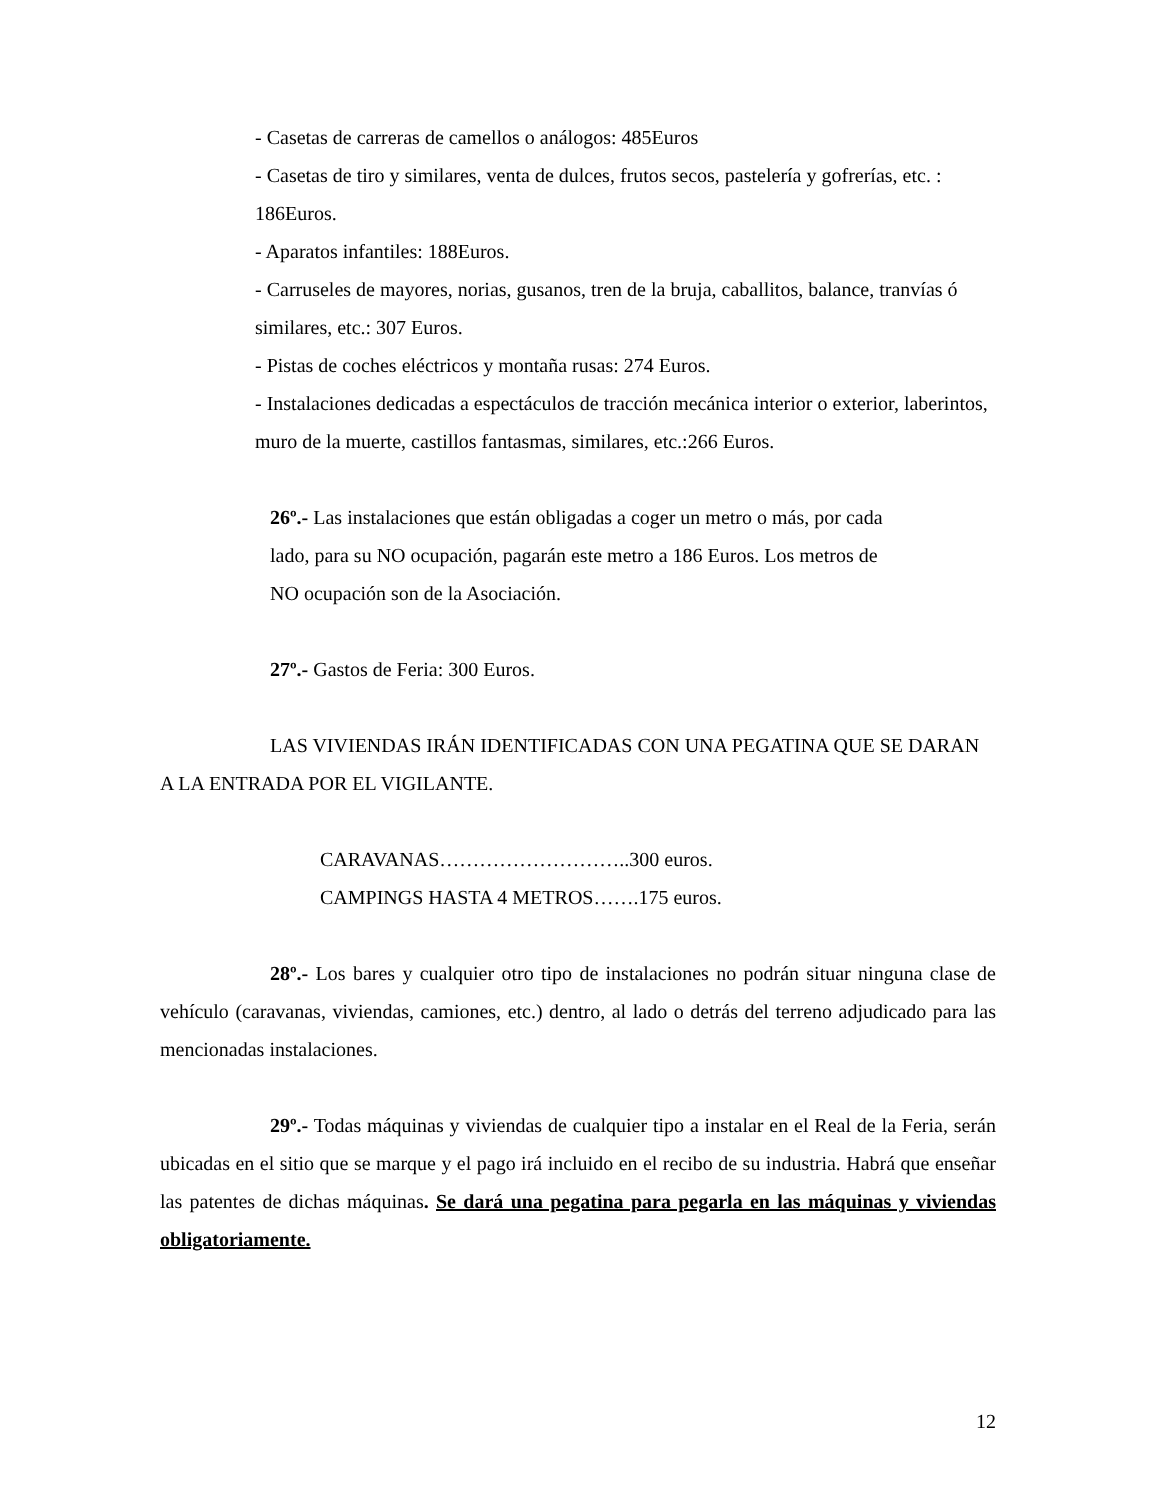- Casetas de carreras de camellos o análogos: 485Euros
- Casetas de tiro y similares, venta de dulces, frutos secos, pastelería y gofrerías, etc. : 186Euros.
- Aparatos infantiles: 188Euros.
- Carruseles de mayores, norias, gusanos, tren de la bruja, caballitos, balance, tranvías ó similares, etc.: 307 Euros.
- Pistas de coches eléctricos y montaña rusas: 274 Euros.
- Instalaciones dedicadas a espectáculos de tracción mecánica interior o exterior, laberintos, muro de la muerte, castillos fantasmas, similares, etc.:266 Euros.
26º.- Las instalaciones que están obligadas a coger un metro o más, por cada lado, para su NO ocupación, pagarán este metro a 186 Euros. Los metros de NO ocupación son de la Asociación.
27º.- Gastos de Feria: 300 Euros.
LAS VIVIENDAS IRÁN IDENTIFICADAS CON UNA PEGATINA QUE SE DARAN A LA ENTRADA POR EL VIGILANTE.
CARAVANAS………………………..300 euros.
CAMPINGS HASTA 4 METROS…….175 euros.
28º.- Los bares y cualquier otro tipo de instalaciones no podrán situar ninguna clase de vehículo (caravanas, viviendas, camiones, etc.) dentro, al lado o detrás del terreno adjudicado para las mencionadas instalaciones.
29º.- Todas máquinas y viviendas de cualquier tipo a instalar en el Real de la Feria, serán ubicadas en el sitio que se marque y el pago irá incluido en el recibo de su industria. Habrá que enseñar las patentes de dichas máquinas. Se dará una pegatina para pegarla en las máquinas y viviendas obligatoriamente.
12